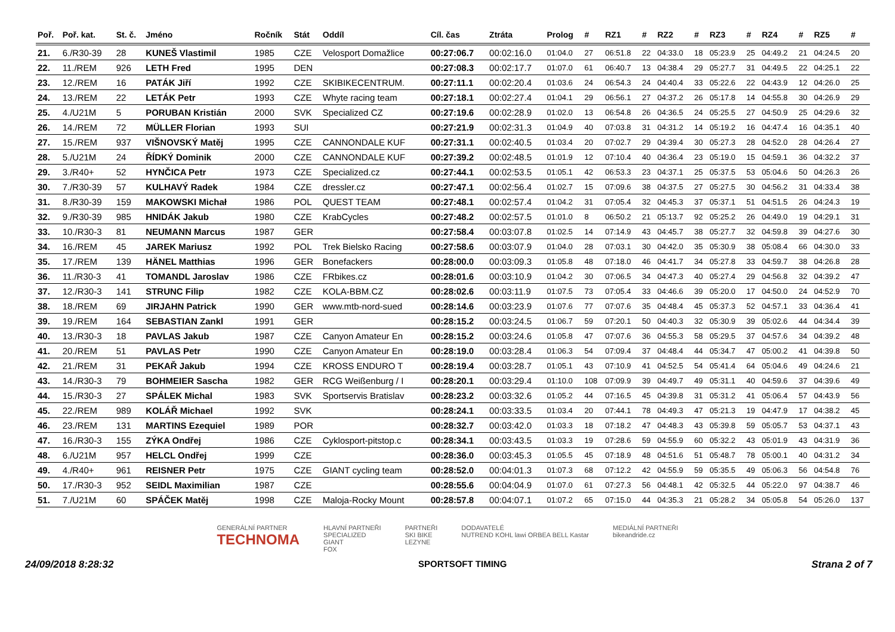| Poř. | Poř. kat. | St. č. | Jméno | Ročník | Stát | Oddíl | Cíl. čas | Ztráta | Prolog | # | RZ1 | # | RZ2 | # | RZ3 | # | RZ4 | # | RZ5 | # |
| --- | --- | --- | --- | --- | --- | --- | --- | --- | --- | --- | --- | --- | --- | --- | --- | --- | --- | --- | --- | --- |
| 21. | 6./R30-39 | 28 | KUNEŠ Vlastimil | 1985 | CZE | Velosport Domažlice | 00:27:06.7 | 00:02:16.0 | 01:04.0 | 27 | 06:51.8 | 22 | 04:33.0 | 18 | 05:23.9 | 25 | 04:49.2 | 21 | 04:24.5 | 20 |
| 22. | 11./REM | 926 | LETH Fred | 1995 | DEN | | 00:27:08.3 | 00:02:17.7 | 01:07.0 | 61 | 06:40.7 | 13 | 04:38.4 | 29 | 05:27.7 | 31 | 04:49.5 | 22 | 04:25.1 | 22 |
| 23. | 12./REM | 16 | PATÁK Jiří | 1992 | CZE | SKIBIKECENTRUM. | 00:27:11.1 | 00:02:20.4 | 01:03.6 | 24 | 06:54.3 | 24 | 04:40.4 | 33 | 05:22.6 | 22 | 04:43.9 | 12 | 04:26.0 | 25 |
| 24. | 13./REM | 22 | LETÁK Petr | 1993 | CZE | Whyte racing team | 00:27:18.1 | 00:02:27.4 | 01:04.1 | 29 | 06:56.1 | 27 | 04:37.2 | 26 | 05:17.8 | 14 | 04:55.8 | 30 | 04:26.9 | 29 |
| 25. | 4./U21M | 5 | PORUBAN Kristián | 2000 | SVK | Specialized CZ | 00:27:19.6 | 00:02:28.9 | 01:02.0 | 13 | 06:54.8 | 26 | 04:36.5 | 24 | 05:25.5 | 27 | 04:50.9 | 25 | 04:29.6 | 32 |
| 26. | 14./REM | 72 | MÜLLER Florian | 1993 | SUI | | 00:27:21.9 | 00:02:31.3 | 01:04.9 | 40 | 07:03.8 | 31 | 04:31.2 | 14 | 05:19.2 | 16 | 04:47.4 | 16 | 04:35.1 | 40 |
| 27. | 15./REM | 937 | VIŠNOVSKÝ Matěj | 1995 | CZE | CANNONDALE KUF | 00:27:31.1 | 00:02:40.5 | 01:03.4 | 20 | 07:02.7 | 29 | 04:39.4 | 30 | 05:27.3 | 28 | 04:52.0 | 28 | 04:26.4 | 27 |
| 28. | 5./U21M | 24 | ŘÍDKÝ Dominik | 2000 | CZE | CANNONDALE KUF | 00:27:39.2 | 00:02:48.5 | 01:01.9 | 12 | 07:10.4 | 40 | 04:36.4 | 23 | 05:19.0 | 15 | 04:59.1 | 36 | 04:32.2 | 37 |
| 29. | 3./R40+ | 52 | HYNČICA Petr | 1973 | CZE | Specialized.cz | 00:27:44.1 | 00:02:53.5 | 01:05.1 | 42 | 06:53.3 | 23 | 04:37.1 | 25 | 05:37.5 | 53 | 05:04.6 | 50 | 04:26.3 | 26 |
| 30. | 7./R30-39 | 57 | KULHAVÝ Radek | 1984 | CZE | dressler.cz | 00:27:47.1 | 00:02:56.4 | 01:02.7 | 15 | 07:09.6 | 38 | 04:37.5 | 27 | 05:27.5 | 30 | 04:56.2 | 31 | 04:33.4 | 38 |
| 31. | 8./R30-39 | 159 | MAKOWSKI Michał | 1986 | POL | QUEST TEAM | 00:27:48.1 | 00:02:57.4 | 01:04.2 | 31 | 07:05.4 | 32 | 04:45.3 | 37 | 05:37.1 | 51 | 04:51.5 | 26 | 04:24.3 | 19 |
| 32. | 9./R30-39 | 985 | HNIDÁK Jakub | 1980 | CZE | KrabCycles | 00:27:48.2 | 00:02:57.5 | 01:01.0 | 8 | 06:50.2 | 21 | 05:13.7 | 92 | 05:25.2 | 26 | 04:49.0 | 19 | 04:29.1 | 31 |
| 33. | 10./R30-3 | 81 | NEUMANN Marcus | 1987 | GER | | 00:27:58.4 | 00:03:07.8 | 01:02.5 | 14 | 07:14.9 | 43 | 04:45.7 | 38 | 05:27.7 | 32 | 04:59.8 | 39 | 04:27.6 | 30 |
| 34. | 16./REM | 45 | JAREK Mariusz | 1992 | POL | Trek Bielsko Racing | 00:27:58.6 | 00:03:07.9 | 01:04.0 | 28 | 07:03.1 | 30 | 04:42.0 | 35 | 05:30.9 | 38 | 05:08.4 | 66 | 04:30.0 | 33 |
| 35. | 17./REM | 139 | HÄNEL Matthias | 1996 | GER | Bonefackers | 00:28:00.0 | 00:03:09.3 | 01:05.8 | 48 | 07:18.0 | 46 | 04:41.7 | 34 | 05:27.8 | 33 | 04:59.7 | 38 | 04:26.8 | 28 |
| 36. | 11./R30-3 | 41 | TOMANDL Jaroslav | 1986 | CZE | FRbikes.cz | 00:28:01.6 | 00:03:10.9 | 01:04.2 | 30 | 07:06.5 | 34 | 04:47.3 | 40 | 05:27.4 | 29 | 04:56.8 | 32 | 04:39.2 | 47 |
| 37. | 12./R30-3 | 141 | STRUNC Filip | 1982 | CZE | KOLA-BBM.CZ | 00:28:02.6 | 00:03:11.9 | 01:07.5 | 73 | 07:05.4 | 33 | 04:46.6 | 39 | 05:20.0 | 17 | 04:50.0 | 24 | 04:52.9 | 70 |
| 38. | 18./REM | 69 | JIRJAHN Patrick | 1990 | GER | www.mtb-nord-sued | 00:28:14.6 | 00:03:23.9 | 01:07.6 | 77 | 07:07.6 | 35 | 04:48.4 | 45 | 05:37.3 | 52 | 04:57.1 | 33 | 04:36.4 | 41 |
| 39. | 19./REM | 164 | SEBASTIAN Zankl | 1991 | GER | | 00:28:15.2 | 00:03:24.5 | 01:06.7 | 59 | 07:20.1 | 50 | 04:40.3 | 32 | 05:30.9 | 39 | 05:02.6 | 44 | 04:34.4 | 39 |
| 40. | 13./R30-3 | 18 | PAVLAS Jakub | 1987 | CZE | Canyon Amateur En | 00:28:15.2 | 00:03:24.6 | 01:05.8 | 47 | 07:07.6 | 36 | 04:55.3 | 58 | 05:29.5 | 37 | 04:57.6 | 34 | 04:39.2 | 48 |
| 41. | 20./REM | 51 | PAVLAS Petr | 1990 | CZE | Canyon Amateur En | 00:28:19.0 | 00:03:28.4 | 01:06.3 | 54 | 07:09.4 | 37 | 04:48.4 | 44 | 05:34.7 | 47 | 05:00.2 | 41 | 04:39.8 | 50 |
| 42. | 21./REM | 31 | PEKAŘ Jakub | 1994 | CZE | KROSS ENDURO T | 00:28:19.4 | 00:03:28.7 | 01:05.1 | 43 | 07:10.9 | 41 | 04:52.5 | 54 | 05:41.4 | 64 | 05:04.6 | 49 | 04:24.6 | 21 |
| 43. | 14./R30-3 | 79 | BOHMEIER Sascha | 1982 | GER | RCG Weißenburg / I | 00:28:20.1 | 00:03:29.4 | 01:10.0 | 108 | 07:09.9 | 39 | 04:49.7 | 49 | 05:31.1 | 40 | 04:59.6 | 37 | 04:39.6 | 49 |
| 44. | 15./R30-3 | 27 | SPÁLEK Michal | 1983 | SVK | Sportservis Bratislav | 00:28:23.2 | 00:03:32.6 | 01:05.2 | 44 | 07:16.5 | 45 | 04:39.8 | 31 | 05:31.2 | 41 | 05:06.4 | 57 | 04:43.9 | 56 |
| 45. | 22./REM | 989 | KOLÁŘ Michael | 1992 | SVK | | 00:28:24.1 | 00:03:33.5 | 01:03.4 | 20 | 07:44.1 | 78 | 04:49.3 | 47 | 05:21.3 | 19 | 04:47.9 | 17 | 04:38.2 | 45 |
| 46. | 23./REM | 131 | MARTINS Ezequiel | 1989 | POR | | 00:28:32.7 | 00:03:42.0 | 01:03.3 | 18 | 07:18.2 | 47 | 04:48.3 | 43 | 05:39.8 | 59 | 05:05.7 | 53 | 04:37.1 | 43 |
| 47. | 16./R30-3 | 155 | ZÝKA Ondřej | 1986 | CZE | Cyklosport-pitstop.c | 00:28:34.1 | 00:03:43.5 | 01:03.3 | 19 | 07:28.6 | 59 | 04:55.9 | 60 | 05:32.2 | 43 | 05:01.9 | 43 | 04:31.9 | 36 |
| 48. | 6./U21M | 957 | HELCL Ondřej | 1999 | CZE | | 00:28:36.0 | 00:03:45.3 | 01:05.5 | 45 | 07:18.9 | 48 | 04:51.6 | 51 | 05:48.7 | 78 | 05:00.1 | 40 | 04:31.2 | 34 |
| 49. | 4./R40+ | 961 | REISNER Petr | 1975 | CZE | GIANT cycling team | 00:28:52.0 | 00:04:01.3 | 01:07.3 | 68 | 07:12.2 | 42 | 04:55.9 | 59 | 05:35.5 | 49 | 05:06.3 | 56 | 04:54.8 | 76 |
| 50. | 17./R30-3 | 952 | SEIDL Maximilian | 1987 | CZE | | 00:28:55.6 | 00:04:04.9 | 01:07.0 | 61 | 07:27.3 | 56 | 04:48.1 | 42 | 05:32.5 | 44 | 05:22.0 | 97 | 04:38.7 | 46 |
| 51. | 7./U21M | 60 | SPÁČEK Matěj | 1998 | CZE | Maloja-Rocky Mount | 00:28:57.8 | 00:04:07.1 | 01:07.2 | 65 | 07:15.0 | 44 | 04:35.3 | 21 | 05:28.2 | 34 | 05:05.8 | 54 | 05:26.0 | 137 |
GENERÁLNÍ PARTNER
TECHNOMA
HLAVNÍ PARTNEŘI
SPECIALIZED
GIANT
FOX
PARTNEŘI
SKI BIKE
LEZYNE
DODAVATELÉ
NUTREND KOHL lawi ORBEA BELL Kastar
MEDIÁLNÍ PARTNEŘI
bikeandride.cz
24/09/2018 8:28:32 SPORTSOFT TIMING Strana 2 of 7